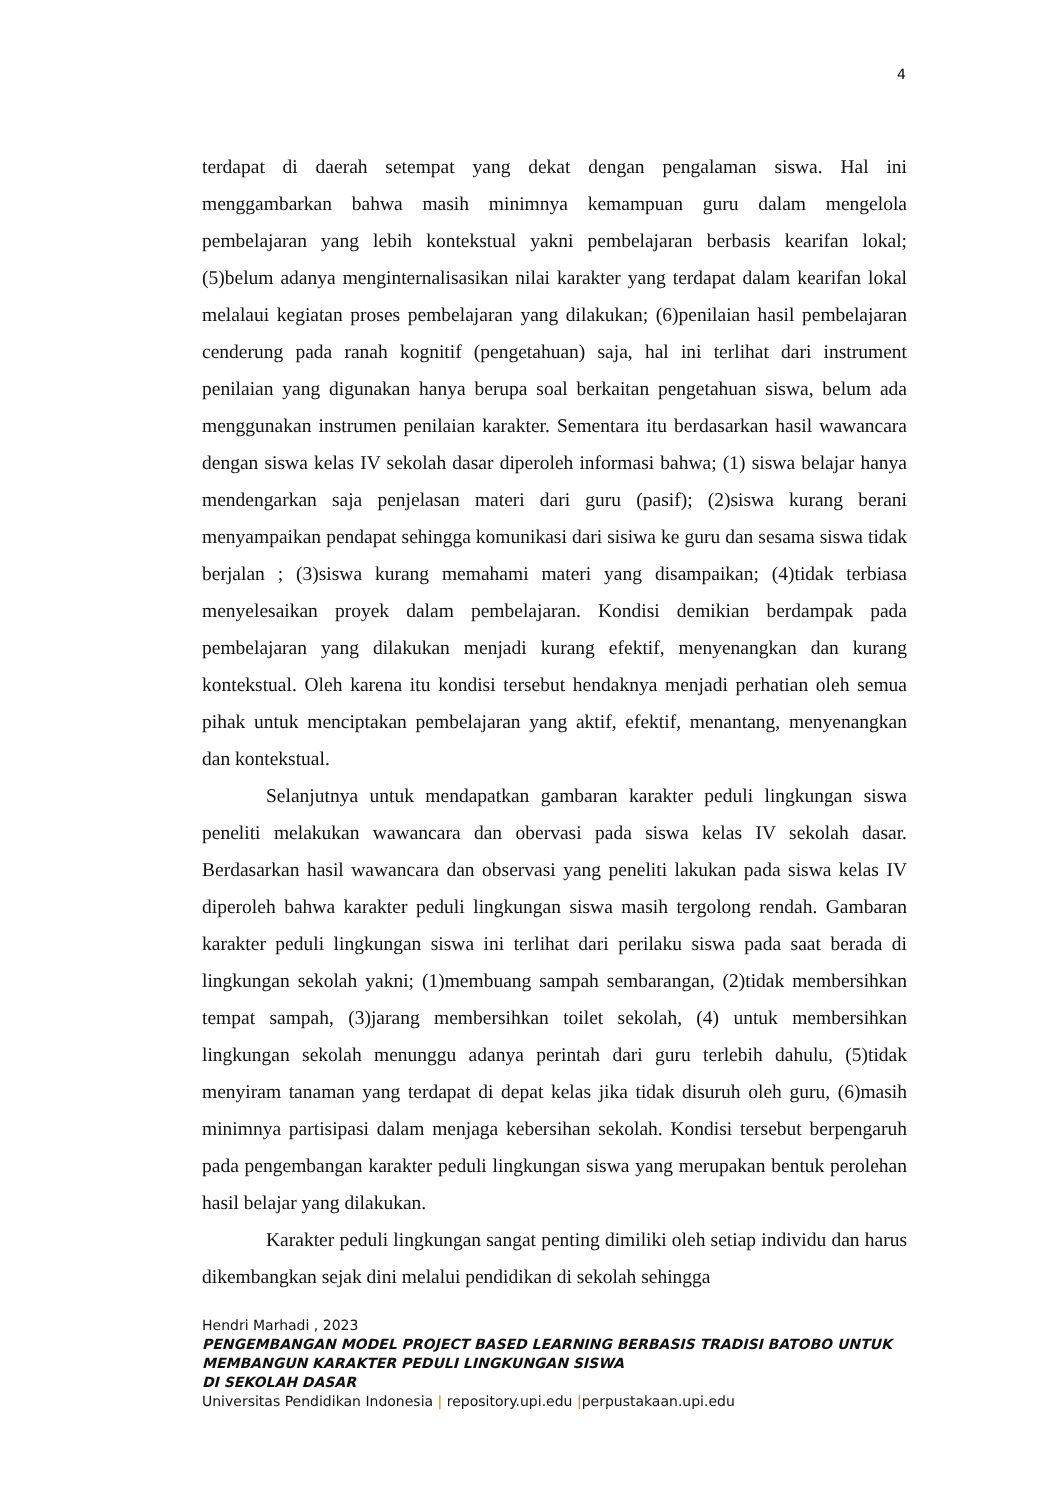4
terdapat di daerah setempat yang dekat dengan pengalaman siswa. Hal ini menggambarkan bahwa masih minimnya kemampuan guru dalam mengelola pembelajaran yang lebih kontekstual yakni pembelajaran berbasis kearifan lokal; (5)belum adanya menginternalisasikan nilai karakter yang terdapat dalam kearifan lokal melalaui kegiatan proses pembelajaran yang dilakukan; (6)penilaian hasil pembelajaran cenderung pada ranah kognitif (pengetahuan) saja, hal ini terlihat dari instrument penilaian yang digunakan hanya berupa soal berkaitan pengetahuan siswa, belum ada menggunakan instrumen penilaian karakter. Sementara itu berdasarkan hasil wawancara dengan siswa kelas IV sekolah dasar diperoleh informasi bahwa; (1) siswa belajar hanya mendengarkan saja penjelasan materi dari guru (pasif); (2)siswa kurang berani menyampaikan pendapat sehingga komunikasi dari sisiwa ke guru dan sesama siswa tidak berjalan ; (3)siswa kurang memahami materi yang disampaikan; (4)tidak terbiasa menyelesaikan proyek dalam pembelajaran. Kondisi demikian berdampak pada pembelajaran yang dilakukan menjadi kurang efektif, menyenangkan dan kurang kontekstual. Oleh karena itu kondisi tersebut hendaknya menjadi perhatian oleh semua pihak untuk menciptakan pembelajaran yang aktif, efektif, menantang, menyenangkan dan kontekstual.
Selanjutnya untuk mendapatkan gambaran karakter peduli lingkungan siswa peneliti melakukan wawancara dan obervasi pada siswa kelas IV sekolah dasar. Berdasarkan hasil wawancara dan observasi yang peneliti lakukan pada siswa kelas IV diperoleh bahwa karakter peduli lingkungan siswa masih tergolong rendah. Gambaran karakter peduli lingkungan siswa ini terlihat dari perilaku siswa pada saat berada di lingkungan sekolah yakni; (1)membuang sampah sembarangan, (2)tidak membersihkan tempat sampah, (3)jarang membersihkan toilet sekolah, (4) untuk membersihkan lingkungan sekolah menunggu adanya perintah dari guru terlebih dahulu, (5)tidak menyiram tanaman yang terdapat di depat kelas jika tidak disuruh oleh guru, (6)masih minimnya partisipasi dalam menjaga kebersihan sekolah. Kondisi tersebut berpengaruh pada pengembangan karakter peduli lingkungan siswa yang merupakan bentuk perolehan hasil belajar yang dilakukan.
Karakter peduli lingkungan sangat penting dimiliki oleh setiap individu dan harus dikembangkan sejak dini melalui pendidikan di sekolah sehingga
Hendri Marhadi , 2023
PENGEMBANGAN MODEL PROJECT BASED LEARNING BERBASIS TRADISI BATOBO UNTUK
MEMBANGUN KARAKTER PEDULI LINGKUNGAN SISWA
DI SEKOLAH DASAR
Universitas Pendidikan Indonesia | repository.upi.edu |perpustakaan.upi.edu